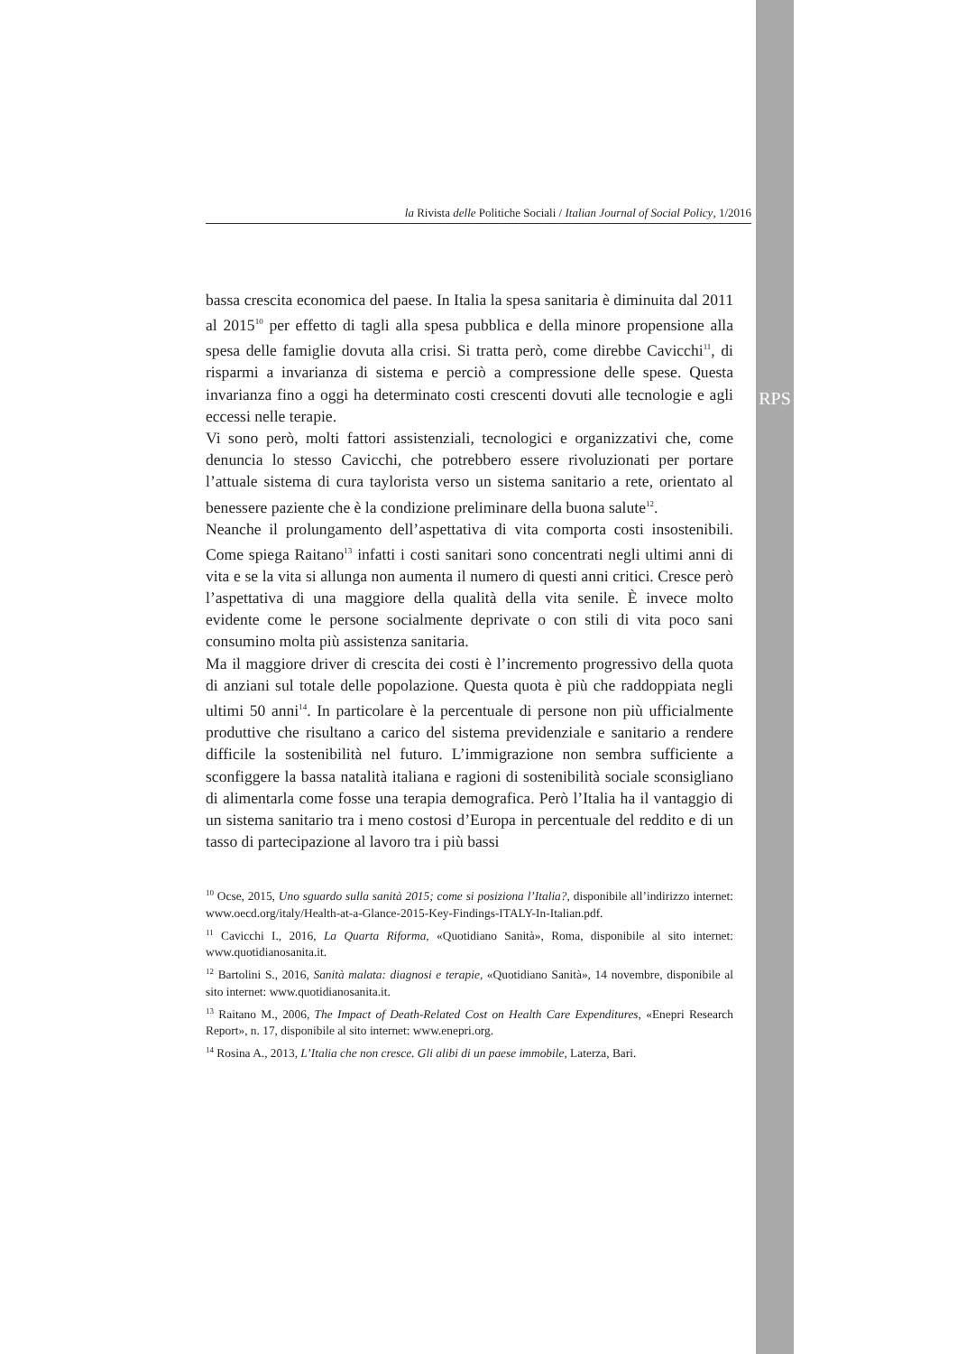RPS
la Rivista delle Politiche Sociali / Italian Journal of Social Policy, 1/2016
bassa crescita economica del paese. In Italia la spesa sanitaria è diminuita dal 2011 al 2015<sup>10</sup> per effetto di tagli alla spesa pubblica e della minore propensione alla spesa delle famiglie dovuta alla crisi. Si tratta però, come direbbe Cavicchi<sup>11</sup>, di risparmi a invarianza di sistema e perciò a compressione delle spese. Questa invarianza fino a oggi ha determinato costi crescenti dovuti alle tecnologie e agli eccessi nelle terapie.
Vi sono però, molti fattori assistenziali, tecnologici e organizzativi che, come denuncia lo stesso Cavicchi, che potrebbero essere rivoluzionati per portare l’attuale sistema di cura taylorista verso un sistema sanitario a rete, orientato al benessere paziente che è la condizione preliminare della buona salute<sup>12</sup>.
Neanche il prolungamento dell’aspettativa di vita comporta costi insostenibili. Come spiega Raitano<sup>13</sup> infatti i costi sanitari sono concentrati negli ultimi anni di vita e se la vita si allunga non aumenta il numero di questi anni critici. Cresce però l’aspettativa di una maggiore della qualità della vita senile. È invece molto evidente come le persone socialmente deprivate o con stili di vita poco sani consumino molta più assistenza sanitaria.
Ma il maggiore driver di crescita dei costi è l’incremento progressivo della quota di anziani sul totale delle popolazione. Questa quota è più che raddoppiata negli ultimi 50 anni<sup>14</sup>. In particolare è la percentuale di persone non più ufficialmente produttive che risultano a carico del sistema previdenziale e sanitario a rendere difficile la sostenibilità nel futuro. L’immigrazione non sembra sufficiente a sconfiggere la bassa natalità italiana e ragioni di sostenibilità sociale sconsigliano di alimentarla come fosse una terapia demografica. Però l’Italia ha il vantaggio di un sistema sanitario tra i meno costosi d’Europa in percentuale del reddito e di un tasso di partecipazione al lavoro tra i più bassi
<sup>10</sup> Ocse, 2015, Uno sguardo sulla sanità 2015; come si posiziona l’Italia?, disponibile all’indirizzo internet: www.oecd.org/italy/Health-at-a-Glance-2015-Key-Findings-ITALY-In-Italian.pdf.
<sup>11</sup> Cavicchi I., 2016, La Quarta Riforma, «Quotidiano Sanità», Roma, disponibile al sito internet: www.quotidianosanita.it.
<sup>12</sup> Bartolini S., 2016, Sanità malata: diagnosi e terapie, «Quotidiano Sanità», 14 novembre, disponibile al sito internet: www.quotidianosanita.it.
<sup>13</sup> Raitano M., 2006, The Impact of Death-Related Cost on Health Care Expenditures, «Enepri Research Report», n. 17, disponibile al sito internet: www.enepri.org.
<sup>14</sup> Rosina A., 2013, L’Italia che non cresce. Gli alibi di un paese immobile, Laterza, Bari.